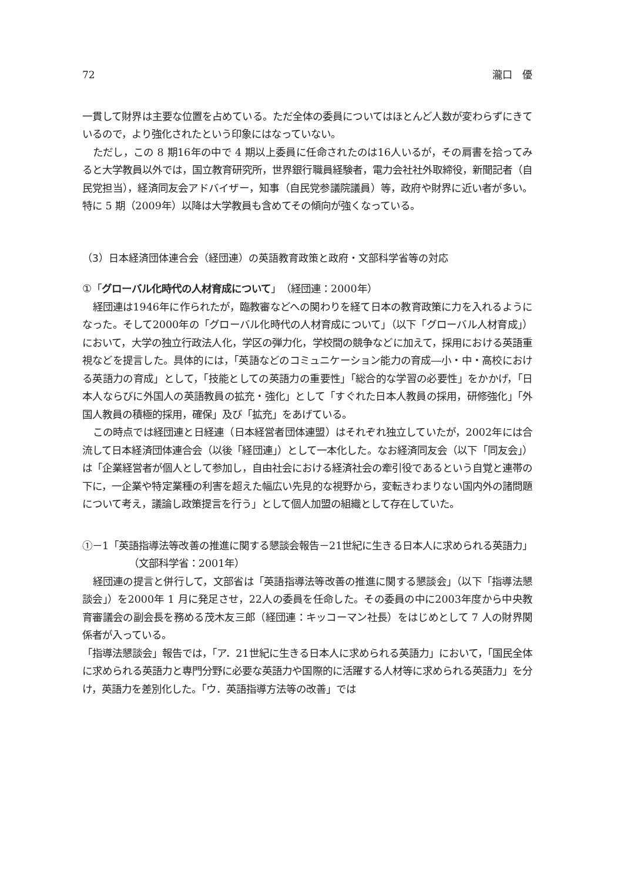72 瀧口　優
一貫して財界は主要な位置を占めている。ただ全体の委員についてはほとんど人数が変わらずにきているので，より強化されたという印象にはなっていない。
ただし，この 8 期16年の中で 4 期以上委員に任命されたのは16人いるが，その肩書を拾ってみると大学教員以外では，国立教育研究所，世界銀行職員経験者，電力会社社外取締役，新聞記者（自民党担当），経済同友会アドバイザー，知事（自民党参議院議員）等，政府や財界に近い者が多い。特に 5 期（2009年）以降は大学教員も含めてその傾向が強くなっている。
（3）日本経済団体連合会（経団連）の英語教育政策と政府・文部科学省等の対応
①「グローバル化時代の人材育成について」（経団連：2000年）
経団連は1946年に作られたが，臨教審などへの関わりを経て日本の教育政策に力を入れるようになった。そして2000年の「グローバル化時代の人材育成について」（以下「グローバル人材育成」）において，大学の独立行政法人化，学区の弾力化，学校間の競争などに加えて，採用における英語重視などを提言した。具体的には，「英語などのコミュニケーション能力の育成―小・中・高校における英語力の育成」として，「技能としての英語力の重要性」「総合的な学習の必要性」をかかげ，「日本人ならびに外国人の英語教員の拡充・強化」として「すぐれた日本人教員の採用，研修強化」「外国人教員の積極的採用，確保」及び「拡充」をあげている。
この時点では経団連と日経連（日本経営者団体連盟）はそれぞれ独立していたが，2002年には合流して日本経済団体連合会（以後「経団連」）として一本化した。なお経済同友会（以下「同友会」）は「企業経営者が個人として参加し，自由社会における経済社会の牽引役であるという自覚と連帯の下に，一企業や特定業種の利害を超えた幅広い先見的な視野から，変転きわまりない国内外の諸問題について考え，議論し政策提言を行う」として個人加盟の組織として存在していた。
①－1「英語指導法等改善の推進に関する懇談会報告－21世紀に生きる日本人に求められる英語力」（文部科学省：2001年）
経団連の提言と併行して，文部省は「英語指導法等改善の推進に関する懇談会」（以下「指導法懇談会」）を2000年 1 月に発足させ，22人の委員を任命した。その委員の中に2003年度から中央教育審議会の副会長を務める茂木友三郎（経団連：キッコーマン社長）をはじめとして 7 人の財界関係者が入っている。
「指導法懇談会」報告では，「ア．21世紀に生きる日本人に求められる英語力」において，「国民全体に求められる英語力と専門分野に必要な英語力や国際的に活躍する人材等に求められる英語力」を分け，英語力を差別化した。「ウ．英語指導方法等の改善」では